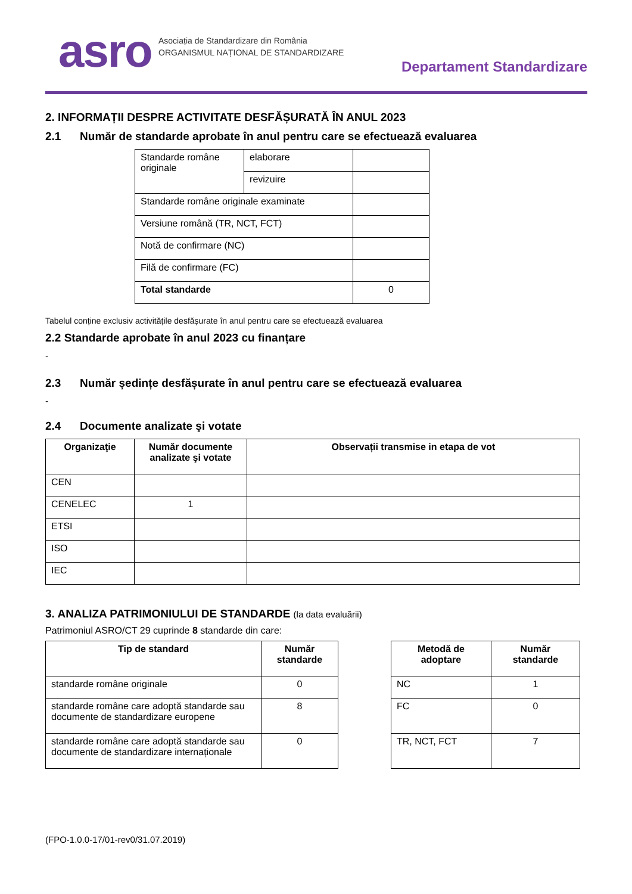asro
Asociația de Standardizare din România
ORGANISMUL NAȚIONAL DE STANDARDIZARE
Departament Standardizare
2. INFORMAȚII DESPRE ACTIVITATE DESFĂȘURATĂ ÎN ANUL 2023
2.1 Număr de standarde aprobate în anul pentru care se efectuează evaluarea
| Standarde române originale | elaborare | |
| | revizuire | |
| Standarde române originale examinate | | |
| Versiune română (TR, NCT, FCT) | | |
| Notă de confirmare (NC) | | |
| Filă de confirmare (FC) | | |
| Total standarde | | 0 |
Tabelul conține exclusiv activitățile desfășurate în anul pentru care se efectuează evaluarea
2.2 Standarde aprobate în anul 2023 cu finanțare
-
2.3 Număr ședințe desfășurate în anul pentru care se efectuează evaluarea
-
2.4 Documente analizate şi votate
| Organizaţie | Număr documente analizate şi votate | Observații transmise in etapa de vot |
| --- | --- | --- |
| CEN | | |
| CENELEC | 1 | |
| ETSI | | |
| ISO | | |
| IEC | | |
3. ANALIZA PATRIMONIULUI DE STANDARDE (la data evaluării)
Patrimoniul ASRO/CT 29 cuprinde 8 standarde din care:
| Tip de standard | Număr standarde |
| --- | --- |
| standarde române originale | 0 |
| standarde române care adoptă standarde sau documente de standardizare europene | 8 |
| standarde române care adoptă standarde sau documente de standardizare internaționale | 0 |
| Metodă de adoptare | Număr standarde |
| --- | --- |
| NC | 1 |
| FC | 0 |
| TR, NCT, FCT | 7 |
(FPO-1.0.0-17/01-rev0/31.07.2019)